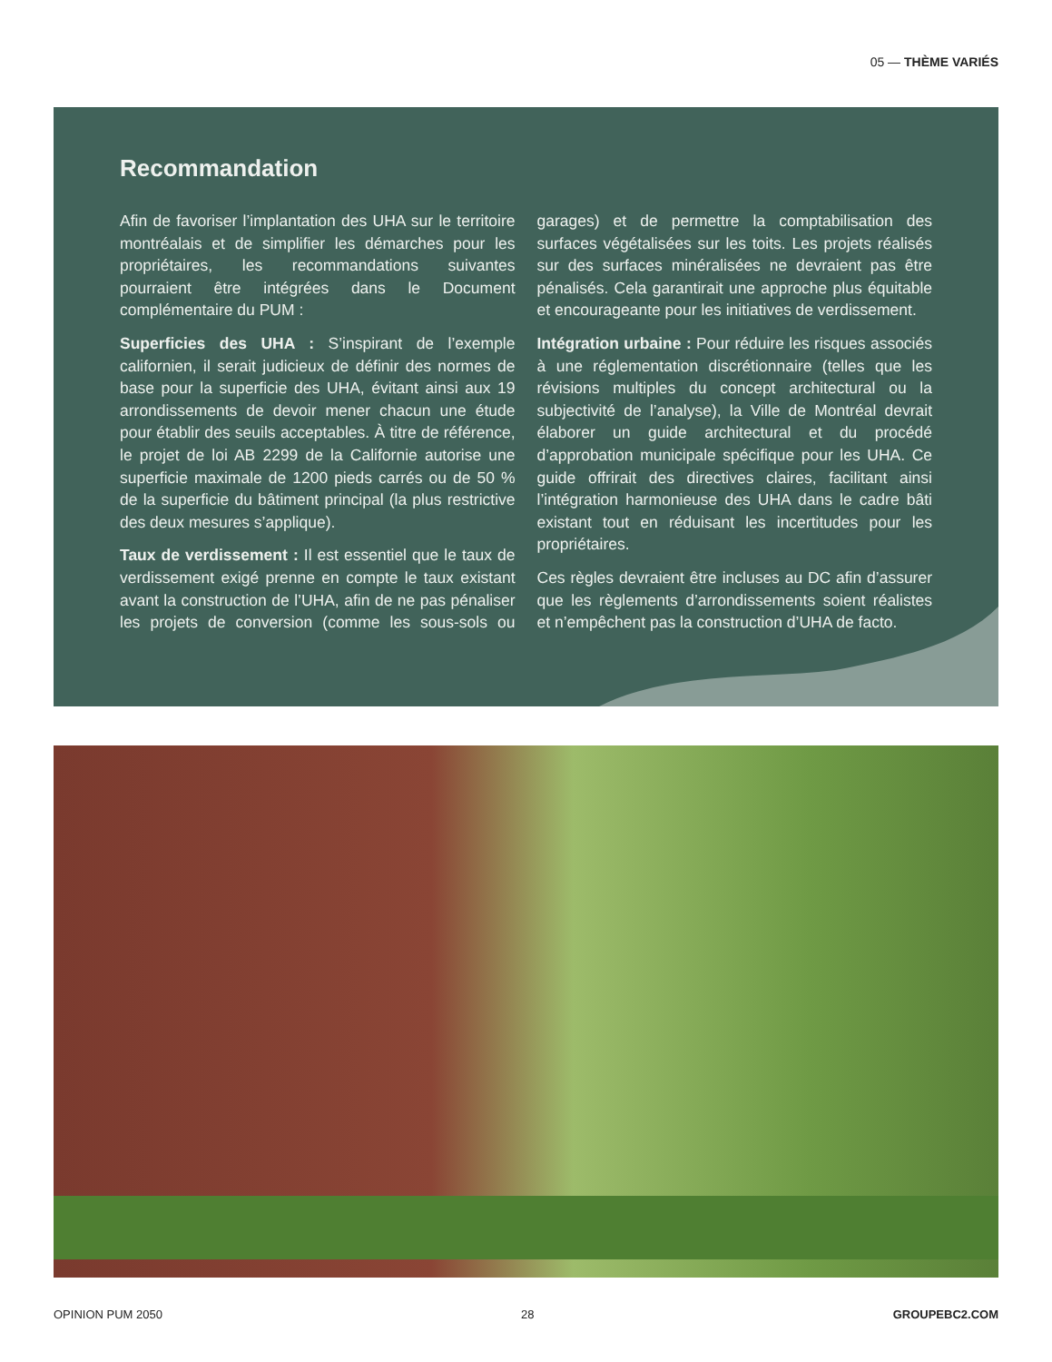05 — THÈME VARIÉS
Recommandation
Afin de favoriser l’implantation des UHA sur le territoire montréalais et de simplifier les démarches pour les propriétaires, les recommandations suivantes pourraient être intégrées dans le Document complémentaire du PUM :
Superficies des UHA : S’inspirant de l’exemple californien, il serait judicieux de définir des normes de base pour la superficie des UHA, évitant ainsi aux 19 arrondissements de devoir mener chacun une étude pour établir des seuils acceptables. À titre de référence, le projet de loi AB 2299 de la Californie autorise une superficie maximale de 1200 pieds carrés ou de 50 % de la superficie du bâtiment principal (la plus restrictive des deux mesures s’applique).
Taux de verdissement : Il est essentiel que le taux de verdissement exigé prenne en compte le taux existant avant la construction de l’UHA, afin de ne pas pénaliser les projets de conversion (comme les sous-sols ou garages) et de permettre la comptabilisation des surfaces végétalisées sur les toits. Les projets réalisés sur des surfaces minéralisées ne devraient pas être pénalisés. Cela garantirait une approche plus équitable et encourageante pour les initiatives de verdissement.
Intégration urbaine : Pour réduire les risques associés à une réglementation discrétionnaire (telles que les révisions multiples du concept architectural ou la subjectivité de l’analyse), la Ville de Montréal devrait élaborer un guide architectural et du procédé d’approbation municipale spécifique pour les UHA. Ce guide offrirait des directives claires, facilitant ainsi l’intégration harmonieuse des UHA dans le cadre bâti existant tout en réduisant les incertitudes pour les propriétaires.
Ces règles devraient être incluses au DC afin d’assurer que les règlements d’arrondissements soient réalistes et n’empêchent pas la construction d’UHA de facto.
OPINION PUM 2050 28 GROUPEBC2.COM